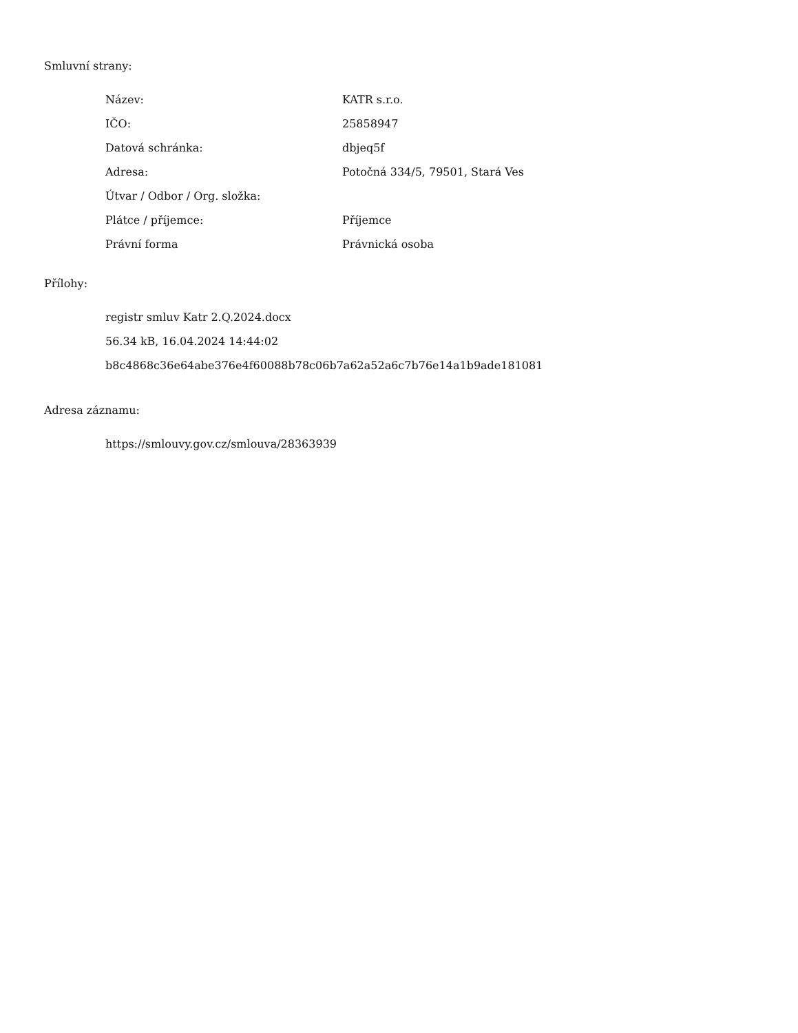Smluvní strany:
| Název: | KATR s.r.o. |
| IČO: | 25858947 |
| Datová schránka: | dbjeq5f |
| Adresa: | Potočná 334/5, 79501, Stará Ves |
| Útvar / Odbor / Org. složka: | |
| Plátce / příjemce: | Příjemce |
| Právní forma | Právnická osoba |
Přílohy:
registr smluv Katr 2.Q.2024.docx
56.34 kB, 16.04.2024 14:44:02
b8c4868c36e64abe376e4f60088b78c06b7a62a52a6c7b76e14a1b9ade181081
Adresa záznamu:
https://smlouvy.gov.cz/smlouva/28363939